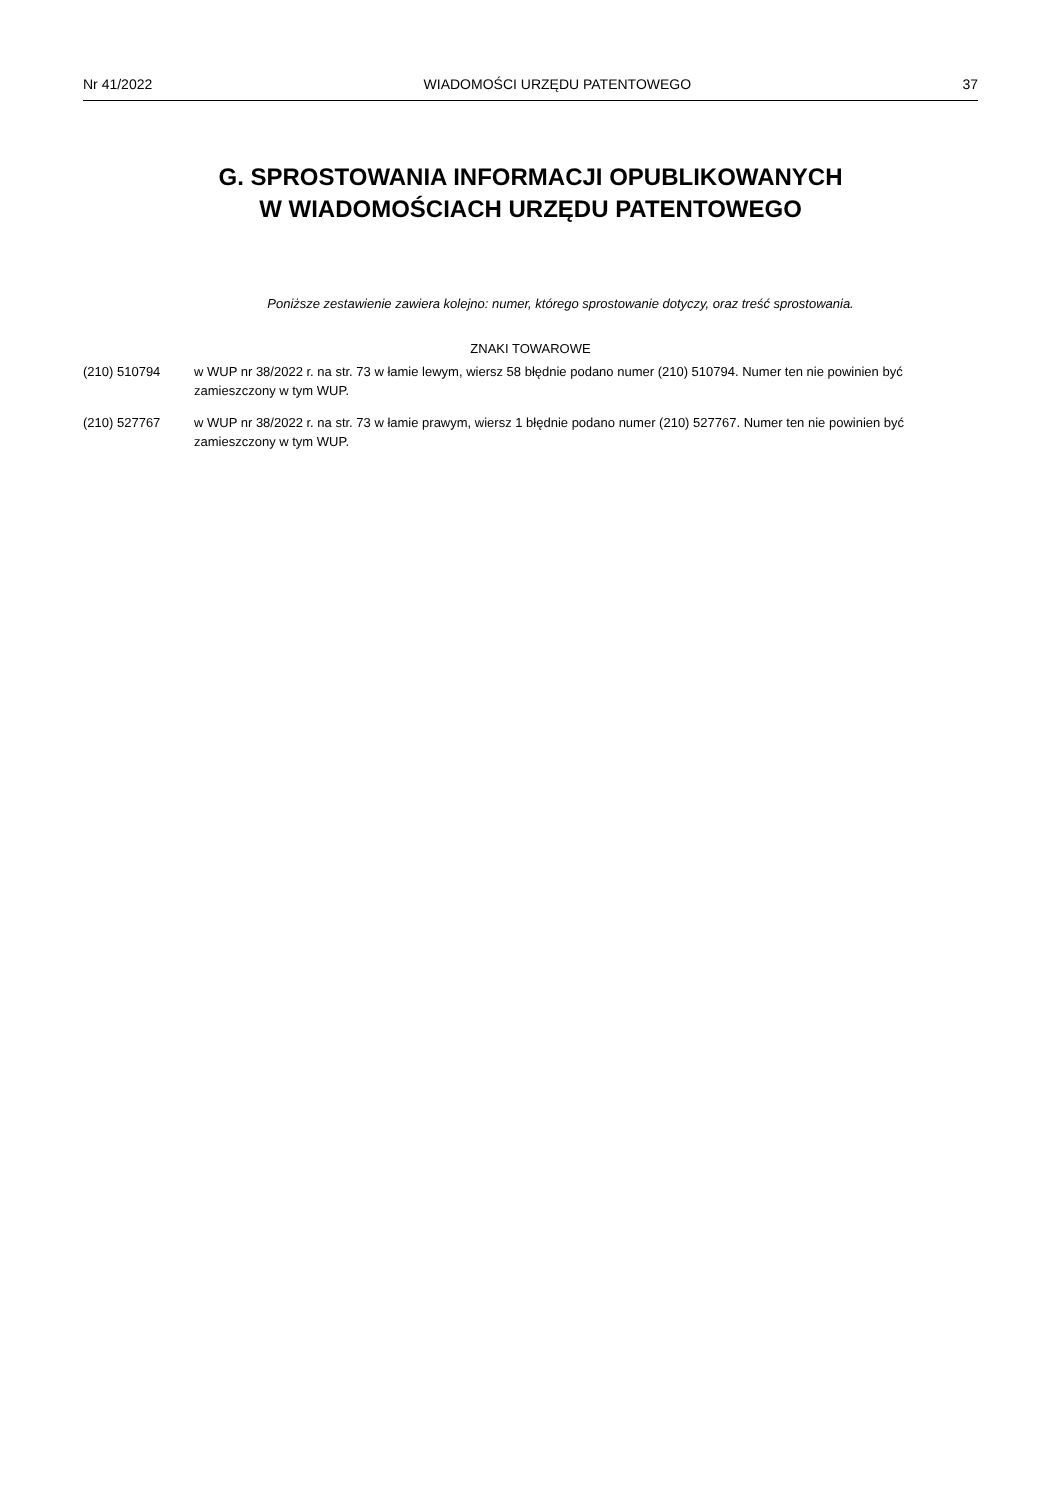Nr 41/2022 WIADOMOŚCI URZĘDU PATENTOWEGO 37
G. SPROSTOWANIA INFORMACJI OPUBLIKOWANYCH
W WIADOMOŚCIACH URZĘDU PATENTOWEGO
Poniższe zestawienie zawiera kolejno: numer, którego sprostowanie dotyczy, oraz treść sprostowania.
ZNAKI TOWAROWE
(210) 510794 w WUP nr 38/2022 r. na str. 73 w łamie lewym, wiersz 58 błędnie podano numer (210) 510794. Numer ten nie powinien być zamieszczony w tym WUP.
(210) 527767 w WUP nr 38/2022 r. na str. 73 w łamie prawym, wiersz 1 błędnie podano numer (210) 527767. Numer ten nie powinien być zamieszczony w tym WUP.